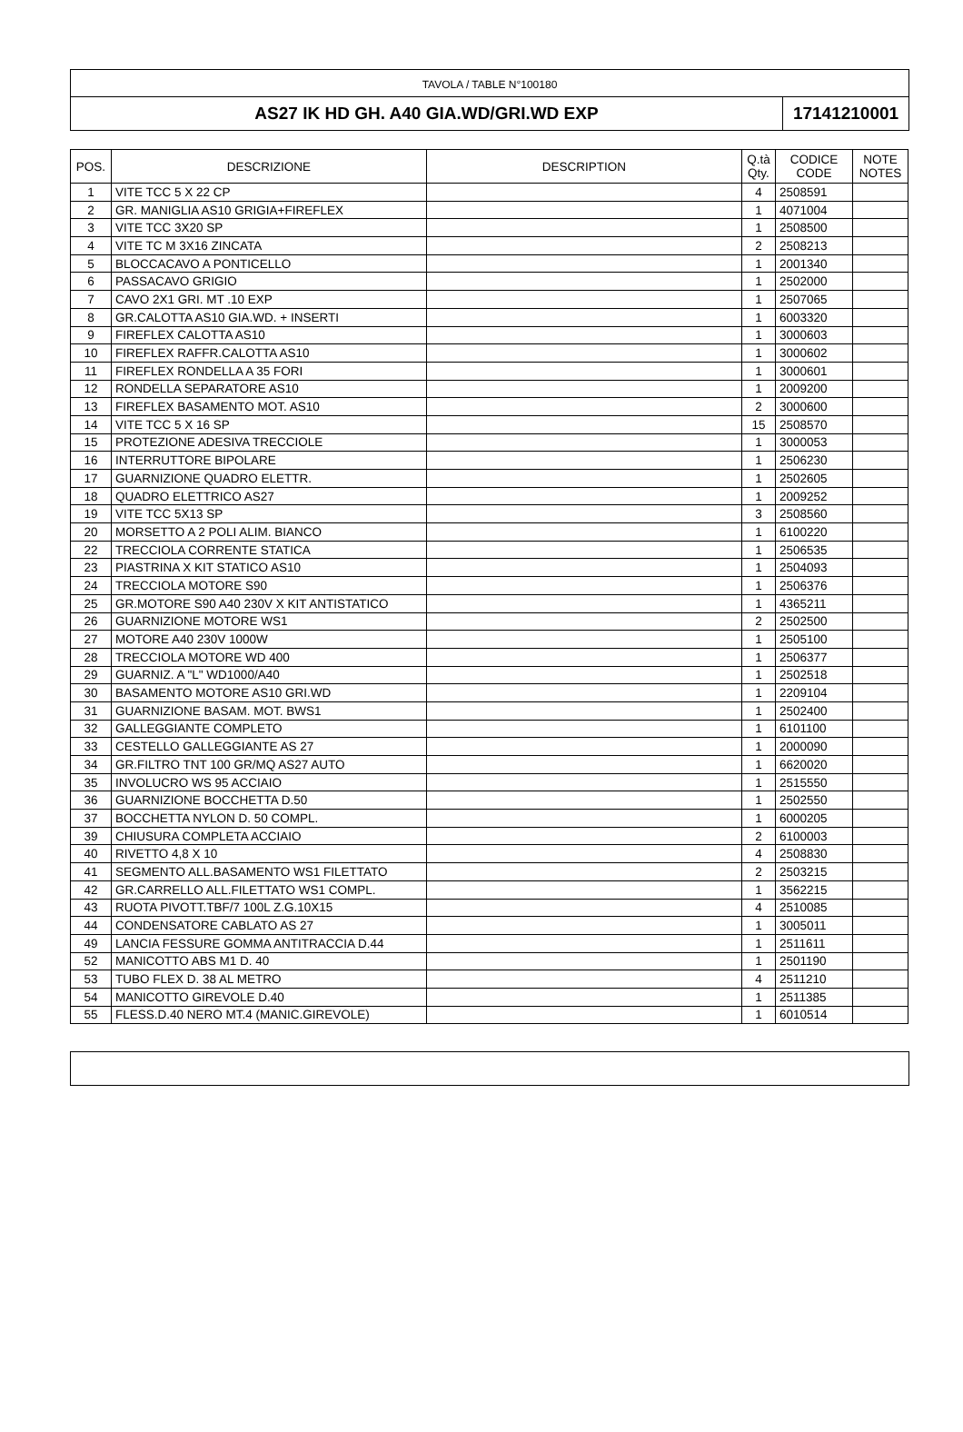TAVOLA / TABLE N°100180
AS27 IK HD GH. A40 GIA.WD/GRI.WD EXP
17141210001
| POS. | DESCRIZIONE | DESCRIPTION | Q.tà Qty. | CODICE CODE | NOTE NOTES |
| --- | --- | --- | --- | --- | --- |
| 1 | VITE TCC 5 X 22 CP | | 4 | 2508591 | |
| 2 | GR. MANIGLIA AS10 GRIGIA+FIREFLEX | | 1 | 4071004 | |
| 3 | VITE TCC 3X20 SP | | 1 | 2508500 | |
| 4 | VITE TC M 3X16 ZINCATA | | 2 | 2508213 | |
| 5 | BLOCCACAVO A PONTICELLO | | 1 | 2001340 | |
| 6 | PASSACAVO GRIGIO | | 1 | 2502000 | |
| 7 | CAVO 2X1 GRI. MT .10 EXP | | 1 | 2507065 | |
| 8 | GR.CALOTTA AS10 GIA.WD. + INSERTI | | 1 | 6003320 | |
| 9 | FIREFLEX CALOTTA AS10 | | 1 | 3000603 | |
| 10 | FIREFLEX RAFFR.CALOTTA AS10 | | 1 | 3000602 | |
| 11 | FIREFLEX RONDELLA A 35 FORI | | 1 | 3000601 | |
| 12 | RONDELLA SEPARATORE AS10 | | 1 | 2009200 | |
| 13 | FIREFLEX BASAMENTO MOT. AS10 | | 2 | 3000600 | |
| 14 | VITE TCC 5 X 16 SP | | 15 | 2508570 | |
| 15 | PROTEZIONE ADESIVA TRECCIOLE | | 1 | 3000053 | |
| 16 | INTERRUTTORE BIPOLARE | | 1 | 2506230 | |
| 17 | GUARNIZIONE QUADRO ELETTR. | | 1 | 2502605 | |
| 18 | QUADRO ELETTRICO AS27 | | 1 | 2009252 | |
| 19 | VITE TCC 5X13 SP | | 3 | 2508560 | |
| 20 | MORSETTO A 2 POLI ALIM. BIANCO | | 1 | 6100220 | |
| 22 | TRECCIOLA CORRENTE STATICA | | 1 | 2506535 | |
| 23 | PIASTRINA X KIT STATICO AS10 | | 1 | 2504093 | |
| 24 | TRECCIOLA MOTORE S90 | | 1 | 2506376 | |
| 25 | GR.MOTORE S90 A40 230V X KIT ANTISTATICO | | 1 | 4365211 | |
| 26 | GUARNIZIONE MOTORE WS1 | | 2 | 2502500 | |
| 27 | MOTORE A40 230V 1000W | | 1 | 2505100 | |
| 28 | TRECCIOLA MOTORE WD 400 | | 1 | 2506377 | |
| 29 | GUARNIZ. A "L" WD1000/A40 | | 1 | 2502518 | |
| 30 | BASAMENTO MOTORE AS10 GRI.WD | | 1 | 2209104 | |
| 31 | GUARNIZIONE BASAM. MOT. BWS1 | | 1 | 2502400 | |
| 32 | GALLEGGIANTE COMPLETO | | 1 | 6101100 | |
| 33 | CESTELLO GALLEGGIANTE AS 27 | | 1 | 2000090 | |
| 34 | GR.FILTRO TNT 100 GR/MQ AS27 AUTO | | 1 | 6620020 | |
| 35 | INVOLUCRO WS 95 ACCIAIO | | 1 | 2515550 | |
| 36 | GUARNIZIONE BOCCHETTA D.50 | | 1 | 2502550 | |
| 37 | BOCCHETTA NYLON D. 50 COMPL. | | 1 | 6000205 | |
| 39 | CHIUSURA COMPLETA ACCIAIO | | 2 | 6100003 | |
| 40 | RIVETTO 4,8 X 10 | | 4 | 2508830 | |
| 41 | SEGMENTO ALL.BASAMENTO WS1 FILETTATO | | 2 | 2503215 | |
| 42 | GR.CARRELLO ALL.FILETTATO WS1 COMPL. | | 1 | 3562215 | |
| 43 | RUOTA PIVOTT.TBF/7 100L Z.G.10X15 | | 4 | 2510085 | |
| 44 | CONDENSATORE CABLATO AS 27 | | 1 | 3005011 | |
| 49 | LANCIA FESSURE GOMMA ANTITRACCIA D.44 | | 1 | 2511611 | |
| 52 | MANICOTTO ABS M1 D. 40 | | 1 | 2501190 | |
| 53 | TUBO FLEX D. 38 AL METRO | | 4 | 2511210 | |
| 54 | MANICOTTO GIREVOLE D.40 | | 1 | 2511385 | |
| 55 | FLESS.D.40 NERO MT.4 (MANIC.GIREVOLE) | | 1 | 6010514 | |